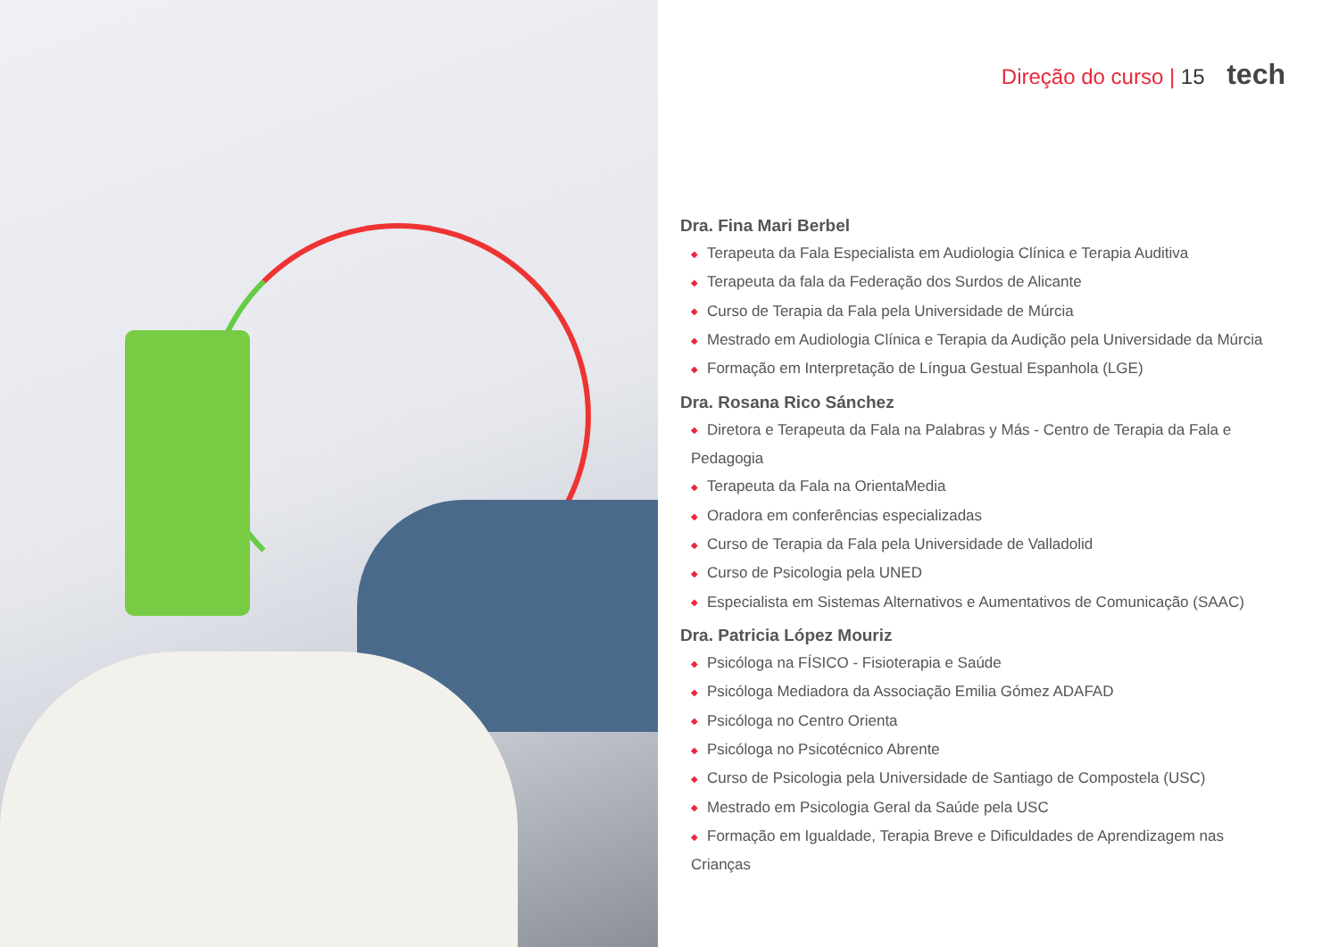Direção do curso | 15 tech
Dra. Fina Mari Berbel
◆ Terapeuta da Fala Especialista em Audiologia Clínica e Terapia Auditiva
◆ Terapeuta da fala da Federação dos Surdos de Alicante
◆ Curso de Terapia da Fala pela Universidade de Múrcia
◆ Mestrado em Audiologia Clínica e Terapia da Audição pela Universidade da Múrcia
◆ Formação em Interpretação de Língua Gestual Espanhola (LGE)
Dra. Rosana Rico Sánchez
◆ Diretora e Terapeuta da Fala na Palabras y Más - Centro de Terapia da Fala e Pedagogia
◆ Terapeuta da Fala na OrientaMedia
◆ Oradora em conferências especializadas
◆ Curso de Terapia da Fala pela Universidade de Valladolid
◆ Curso de Psicologia pela UNED
◆ Especialista em Sistemas Alternativos e Aumentativos de Comunicação (SAAC)
Dra. Patricia López Mouriz
◆ Psicóloga na FÍSICO - Fisioterapia e Saúde
◆ Psicóloga Mediadora da Associação Emilia Gómez ADAFAD
◆ Psicóloga no Centro Orienta
◆ Psicóloga no Psicotécnico Abrente
◆ Curso de Psicologia pela Universidade de Santiago de Compostela (USC)
◆ Mestrado em Psicologia Geral da Saúde pela USC
◆ Formação em Igualdade, Terapia Breve e Dificuldades de Aprendizagem nas Crianças